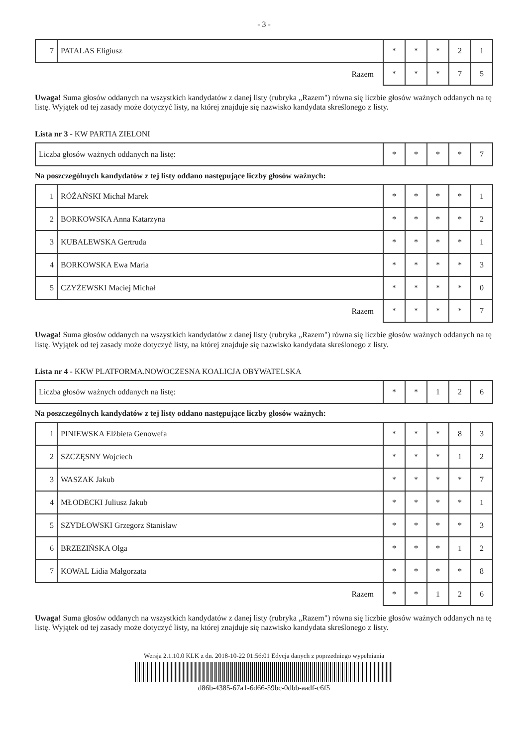- 3 -
| 7 | PATALAS Eligiusz | * | * | * | 2 | 1 |
| Razem | | * | * | * | 7 | 5 |
Uwaga! Suma głosów oddanych na wszystkich kandydatów z danej listy (rubryka „Razem") równa się liczbie głosów ważnych oddanych na tę listę. Wyjątek od tej zasady może dotyczyć listy, na której znajduje się nazwisko kandydata skreślonego z listy.
Lista nr 3 - KW PARTIA ZIELONI
| Liczba głosów ważnych oddanych na listę: | * | * | * | * | 7 |
Na poszczególnych kandydatów z tej listy oddano następujące liczby głosów ważnych:
| 1 | RÓŻAŃSKI Michał Marek | * | * | * | * | 1 |
| 2 | BORKOWSKA Anna Katarzyna | * | * | * | * | 2 |
| 3 | KUBALEWSKA Gertruda | * | * | * | * | 1 |
| 4 | BORKOWSKA Ewa Maria | * | * | * | * | 3 |
| 5 | CZYŻEWSKI Maciej Michał | * | * | * | * | 0 |
| Razem | | * | * | * | * | 7 |
Uwaga! Suma głosów oddanych na wszystkich kandydatów z danej listy (rubryka „Razem") równa się liczbie głosów ważnych oddanych na tę listę. Wyjątek od tej zasady może dotyczyć listy, na której znajduje się nazwisko kandydata skreślonego z listy.
Lista nr 4 - KKW PLATFORMA.NOWOCZESNA KOALICJA OBYWATELSKA
| Liczba głosów ważnych oddanych na listę: | * | * | 1 | 2 | 6 |
Na poszczególnych kandydatów z tej listy oddano następujące liczby głosów ważnych:
| 1 | PINIEWSKA Elżbieta Genowefa | * | * | * | 8 | 3 |
| 2 | SZCZĘSNY Wojciech | * | * | * | 1 | 2 |
| 3 | WASZAK Jakub | * | * | * | * | 7 |
| 4 | MŁODECKI Juliusz Jakub | * | * | * | * | 1 |
| 5 | SZYDŁOWSKI Grzegorz Stanisław | * | * | * | * | 3 |
| 6 | BRZEZIŃSKA Olga | * | * | * | 1 | 2 |
| 7 | KOWAL Lidia Małgorzata | * | * | * | * | 8 |
| Razem | | * | * | 1 | 2 | 6 |
Uwaga! Suma głosów oddanych na wszystkich kandydatów z danej listy (rubryka „Razem") równa się liczbie głosów ważnych oddanych na tę listę. Wyjątek od tej zasady może dotyczyć listy, na której znajduje się nazwisko kandydata skreślonego z listy.
Wersja 2.1.10.0 KLK z dn. 2018-10-22 01:56:01 Edycja danych z poprzedniego wypełniania
d86b-4385-67a1-6d66-59bc-0dbb-aadf-c6f5